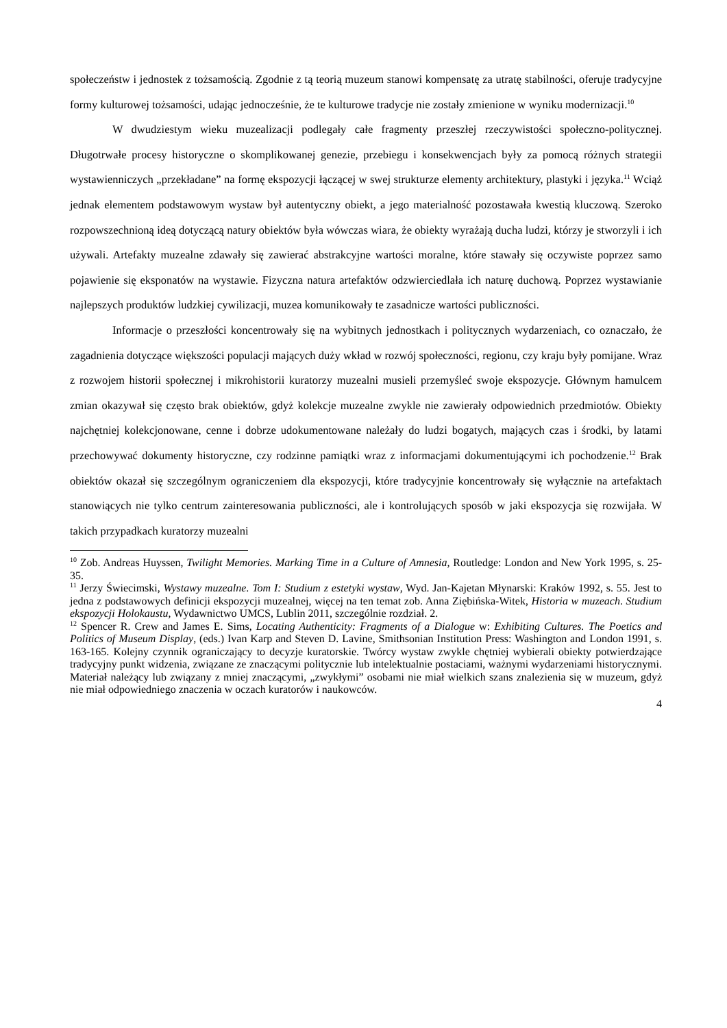społeczeństw i jednostek z tożsamością. Zgodnie z tą teorią muzeum stanowi kompensatę za utratę stabilności, oferuje tradycyjne formy kulturowej tożsamości, udając jednocześnie, że te kulturowe tradycje nie zostały zmienione w wyniku modernizacji.<sup>10</sup>
W dwudziestym wieku muzealizacji podlegały całe fragmenty przeszłej rzeczywistości społeczno-politycznej. Długotrwałe procesy historyczne o skomplikowanej genezie, przebiegu i konsekwencjach były za pomocą różnych strategii wystawienniczych „przekładane” na formę ekspozycji łączącej w swej strukturze elementy architektury, plastyki i języka.<sup>11</sup> Wciąż jednak elementem podstawowym wystaw był autentyczny obiekt, a jego materialność pozostawała kwestią kluczową. Szeroko rozpowszechnioną ideą dotyczącą natury obiektów była wówczas wiara, że obiekty wyrażają ducha ludzi, którzy je stworzyli i ich używali. Artefakty muzealne zdawały się zawierać abstrakcyjne wartości moralne, które stawały się oczywiste poprzez samo pojawienie się eksponatów na wystawie. Fizyczna natura artefaktów odzwierciedlała ich naturę duchową. Poprzez wystawianie najlepszych produktów ludzkiej cywilizacji, muzea komunikowały te zasadnicze wartości publiczności.
Informacje o przeszłości koncentrowały się na wybitnych jednostkach i politycznych wydarzeniach, co oznaczało, że zagadnienia dotyczące większości populacji mających duży wkład w rozwój społeczności, regionu, czy kraju były pomijane. Wraz z rozwojem historii społecznej i mikrohistorii kuratorzy muzealni musieli przemyśleć swoje ekspozycje. Głównym hamulcem zmian okazywał się często brak obiektów, gdyż kolekcje muzealne zwykle nie zawierały odpowiednich przedmiotów. Obiekty najchętniej kolekcjonowane, cenne i dobrze udokumentowane należały do ludzi bogatych, mających czas i środki, by latami przechowywać dokumenty historyczne, czy rodzinne pamiątki wraz z informacjami dokumentującymi ich pochodzenie.<sup>12</sup> Brak obiektów okazał się szczególnym ograniczeniem dla ekspozycji, które tradycyjnie koncentrowały się wyłącznie na artefaktach stanowiących nie tylko centrum zainteresowania publiczności, ale i kontrolujących sposób w jaki ekspozycja się rozwijała. W takich przypadkach kuratorzy muzealni
<sup>10</sup> Zob. Andreas Huyssen, Twilight Memories. Marking Time in a Culture of Amnesia, Routledge: London and New York 1995, s. 25-35.
<sup>11</sup> Jerzy Świecimski, Wystawy muzealne. Tom I: Studium z estetyki wystaw, Wyd. Jan-Kajetan Młynarski: Kraków 1992, s. 55. Jest to jedna z podstawowych definicji ekspozycji muzealnej, więcej na ten temat zob. Anna Ziębińska-Witek, Historia w muzeach. Studium ekspozycji Holokaustu, Wydawnictwo UMCS, Lublin 2011, szczególnie rozdział. 2.
<sup>12</sup> Spencer R. Crew and James E. Sims, Locating Authenticity: Fragments of a Dialogue w: Exhibiting Cultures. The Poetics and Politics of Museum Display, (eds.) Ivan Karp and Steven D. Lavine, Smithsonian Institution Press: Washington and London 1991, s. 163-165. Kolejny czynnik ograniczający to decyzje kuratorskie. Twórcy wystaw zwykle chętniej wybierali obiekty potwierdzające tradycyjny punkt widzenia, związane ze znaczącymi politycznie lub intelektualnie postaciami, ważnymi wydarzeniami historycznymi. Materiał należący lub związany z mniej znaczącymi, „zwykłymi” osobami nie miał wielkich szans znalezienia się w muzeum, gdyż nie miał odpowiedniego znaczenia w oczach kuratorów i naukowców.
4